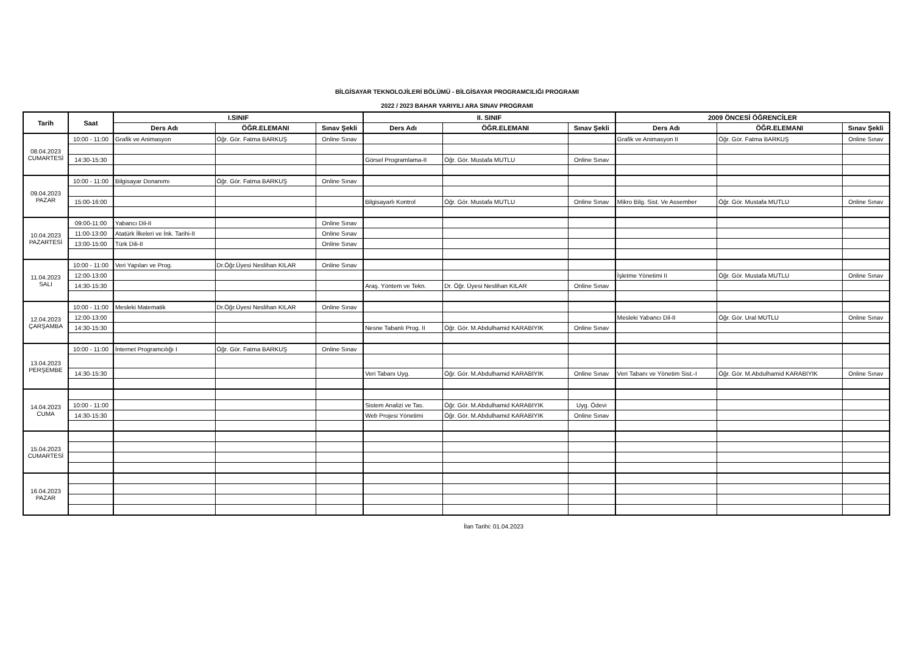BİLGİSAYAR TEKNOLOJİLERİ BÖLÜMÜ - BİLGİSAYAR PROGRAMCILIĞI PROGRAMI
2022 / 2023 BAHAR YARIYILI ARA SINAV PROGRAMI
| Tarih | Saat | I.SINIF | | | II. SINIF | | | 2009 ÖNCESİ ÖĞRENCİLER | | |
| --- | --- | --- | --- | --- | --- | --- | --- | --- | --- | --- |
| | | Ders Adı | ÖĞR.ELEMANI | Sınav Şekli | Ders Adı | ÖĞR.ELEMANI | Sınav Şekli | Ders Adı | ÖĞR.ELEMANI | Sınav Şekli |
| 08.04.2023 CUMARTESİ | 10:00 - 11:00 | Grafik ve Animasyon | Öğr. Gör. Fatma BARKUŞ | Online Sınav | | | | Grafik ve Animasyon II | Öğr. Gör. Fatma BARKUŞ | Online Sınav |
| | 14:30-15:30 | | | | Görsel Programlama-II | Öğr. Gör. Mustafa MUTLU | Online Sınav | | | |
| 09.04.2023 PAZAR | 10:00 - 11:00 | Bilgisayar Donanımı | Öğr. Gör. Fatma BARKUŞ | Online Sınav | | | | | | |
| | 15:00-16:00 | | | | Bilgisayarlı Kontrol | Öğr. Gör. Mustafa MUTLU | Online Sınav | Mikro Bilg. Sist. Ve Assember | Öğr. Gör. Mustafa MUTLU | Online Sınav |
| 10.04.2023 PAZARTESİ | 09:00-11:00 | Yabancı Dil-II | | Online Sınav | | | | | | |
| | 11:00-13:00 | Atatürk İlkeleri ve İnk. Tarihi-II | | Online Sınav | | | | | | |
| | 13:00-15:00 | Türk Dili-II | | Online Sınav | | | | | | |
| 11.04.2023 SALI | 10:00 - 11:00 | Veri Yapıları ve Prog. | Dr.Öğr.Üyesi Neslihan KILAR | Online Sınav | | | | | | |
| | 12:00-13:00 | | | | | | | İşletme Yönetimi II | Öğr. Gör. Mustafa MUTLU | Online Sınav |
| | 14:30-15:30 | | | | Araş. Yöntem ve Tekn. | Dr. Öğr. Üyesi Neslihan KILAR | Online Sınav | | | |
| 12.04.2023 ÇARŞAMBA | 10:00 - 11:00 | Mesleki Matematik | Dr.Öğr.Üyesi Neslihan KILAR | Online Sınav | | | | | | |
| | 12:00-13:00 | | | | | | | Mesleki Yabancı Dil-II | Öğr. Gör. Ural MUTLU | Online Sınav |
| | 14:30-15:30 | | | | Nesne Tabanlı Prog. II | Öğr. Gör. M.Abdulhamid KARABIYIK | Online Sınav | | | |
| 13.04.2023 PERŞEMBE | 10:00 - 11:00 | İnternet Programcılığı I | Öğr. Gör. Fatma BARKUŞ | Online Sınav | | | | | | |
| | 14:30-15:30 | | | | Veri Tabanı Uyg. | Öğr. Gör. M.Abdulhamid KARABIYIK | Online Sınav | Veri Tabanı ve Yönetim Sist.-I | Öğr. Gör. M.Abdulhamid KARABIYIK | Online Sınav |
| 14.04.2023 CUMA | | | | | | | | | | |
| | 10:00 - 11:00 | | | | Sistem Analizi ve Tas. | Öğr. Gör. M.Abdulhamid KARABIYIK | Uyg. Ödevi | | | |
| | 14:30-15:30 | | | | Web Projesi Yönetimi | Öğr. Gör. M.Abdulhamid KARABIYIK | Online Sınav | | | |
| 15.04.2023 CUMARTESİ | | | | | | | | | | |
| 16.04.2023 PAZAR | | | | | | | | | | |
İlan Tarihi: 01.04.2023